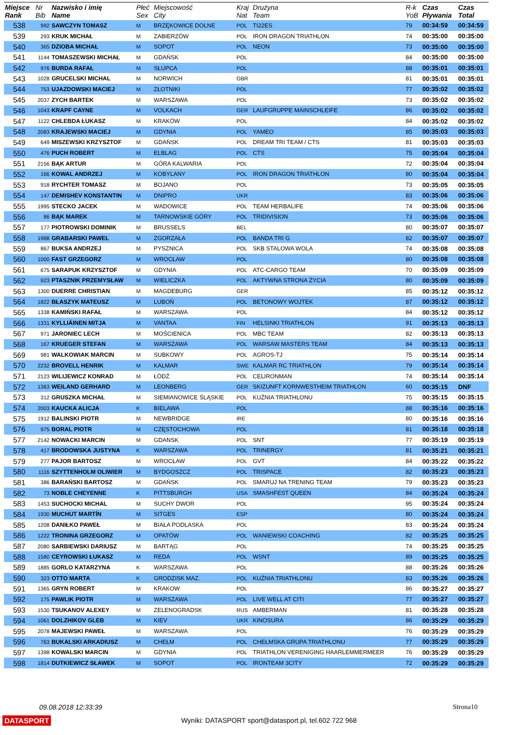| Miejsce Rank | Nr Bib | Nazwisko i imię Name | Płeć Sex | Miejscowość City | Kraj Nat | Drużyna Team | R-k YoB | Czas Pływania | Czas Total |
| --- | --- | --- | --- | --- | --- | --- | --- | --- | --- |
| 538 | 992 | SAWCZYN TOMASZ | M | BRZĘKOWICE DOLNE | POL | TI22ES | 79 | 00:34:59 | 00:34:59 |
| 539 | 293 | KRUK MICHAŁ | M | ZABIERZÓW | POL | IRON DRAGON TRIATHLON | 74 | 00:35:00 | 00:35:00 |
| 540 | 365 | DZIOBA MICHAŁ | M | SOPOT | POL | NEON | 73 | 00:35:00 | 00:35:00 |
| 541 | 1144 | TOMASZEWSKI MICHAŁ | M | GDAŃSK | POL | | 84 | 00:35:00 | 00:35:00 |
| 542 | 976 | BURDA RAFAŁ | M | SŁUPCA | POL | | 88 | 00:35:01 | 00:35:01 |
| 543 | 1028 | GRUCELSKI MICHAL | M | NORWICH | GBR | | 81 | 00:35:01 | 00:35:01 |
| 544 | 753 | UJAZDOWSKI MACIEJ | M | ZŁOTNIKI | POL | | 77 | 00:35:02 | 00:35:02 |
| 545 | 2037 | ZYCH BARTEK | M | WARSZAWA | POL | | 73 | 00:35:02 | 00:35:02 |
| 546 | 1043 | KRAPF CAYNE | M | VOLKACH | GER | LAUFGRUPPE MAINSCHLEIFE | 86 | 00:35:02 | 00:35:02 |
| 547 | 1122 | CHLEBDA ŁUKASZ | M | KRAKÓW | POL | | 84 | 00:35:02 | 00:35:02 |
| 548 | 2083 | KRAJEWSKI MACIEJ | M | GDYNIA | POL | YAMEO | 85 | 00:35:03 | 00:35:03 |
| 549 | 649 | MISZEWSKI KRZYSZTOF | M | GDAŃSK | POL | DREAM TRI TEAM / CTS | 81 | 00:35:03 | 00:35:03 |
| 550 | 476 | PUCH ROBERT | M | ELBLAG | POL | CTS | 75 | 00:35:04 | 00:35:04 |
| 551 | 2156 | BĄK ARTUR | M | GÓRA KALWARIA | POL | | 72 | 00:35:04 | 00:35:04 |
| 552 | 166 | KOWAL ANDRZEJ | M | KOBYLANY | POL | IRON DRAGON TRIATHLON | 80 | 00:35:04 | 00:35:04 |
| 553 | 918 | RYCHTER TOMASZ | M | BOJANO | POL | | 73 | 00:35:05 | 00:35:05 |
| 554 | 147 | DEMISHEV KONSTANTIN | M | DNIPRO | UKR | | 83 | 00:35:06 | 00:35:06 |
| 555 | 1995 | STECKO JACEK | M | WADOWICE | POL | TEAM HERBALIFE | 74 | 00:35:06 | 00:35:06 |
| 556 | 86 | BĄK MAREK | M | TARNOWSKIE GÓRY | POL | TRIDIVISION | 73 | 00:35:06 | 00:35:06 |
| 557 | 177 | PIOTROWSKI DOMINIK | M | BRUSSELS | BEL | | 80 | 00:35:07 | 00:35:07 |
| 558 | 1988 | GRABARSKI PAWEL | M | ZGORZAŁA | POL | BANDA TRI G | 82 | 00:35:07 | 00:35:07 |
| 559 | 867 | BUKSA ANDRZEJ | M | PYSZNICA | POL | SKB STALOWA WOLA | 74 | 00:35:08 | 00:35:08 |
| 560 | 1000 | FAST GRZEGORZ | M | WROCŁAW | POL | | 80 | 00:35:08 | 00:35:08 |
| 561 | 675 | SARAPUK KRZYSZTOF | M | GDYNIA | POL | ATC-CARGO TEAM | 70 | 00:35:09 | 00:35:09 |
| 562 | 923 | PTASZNIK PRZEMYSŁAW | M | WIELICZKA | POL | AKTYWNA STRONA ŻYCIA | 80 | 00:35:09 | 00:35:09 |
| 563 | 1300 | DUERRE CHRISTIAN | M | MAGDEBURG | GER | | 85 | 00:35:12 | 00:35:12 |
| 564 | 1822 | BŁASZYK MATEUSZ | M | LUBOŃ | POL | BETONOWY WOJTEK | 87 | 00:35:12 | 00:35:12 |
| 565 | 1338 | KAMIŃSKI RAFAŁ | M | WARSZAWA | POL | | 84 | 00:35:12 | 00:35:12 |
| 566 | 1331 | KYLLIÄINEN MITJA | M | VANTAA | FIN | HELSINKI TRIATHLON | 91 | 00:35:13 | 00:35:13 |
| 567 | 971 | JARONIEC LECH | M | MOŚCIENICA | POL | MBC TEAM | 82 | 00:35:13 | 00:35:13 |
| 568 | 167 | KRUEGER STEFAN | M | WARSZAWA | POL | WARSAW MASTERS TEAM | 84 | 00:35:13 | 00:35:13 |
| 569 | 981 | WALKOWIAK MARCIN | M | SUBKOWY | POL | AGROS-TJ | 75 | 00:35:14 | 00:35:14 |
| 570 | 2232 | BROVELL HENRIK | M | KALMAR | SWE | KALMAR RC TRIATHLON | 79 | 00:35:14 | 00:35:14 |
| 571 | 2123 | WILIJEWICZ KONRAD | M | ŁÓDŹ | POL | CELIRONMAN | 74 | 00:35:14 | 00:35:14 |
| 572 | 1363 | WEILAND GERHARD | M | LEONBERG | GER | SKIZUNFT KORNWESTHEIM TRIATHLON | 60 | 00:35:15 | DNF |
| 573 | 312 | GRUSZKA MICHAŁ | M | SIEMIANOWICE ŚLĄSKIE | POL | KUŹNIA TRIATHLONU | 75 | 00:35:15 | 00:35:15 |
| 574 | 2003 | KAUCKA ALICJA | K | BIELAWA | POL | | 88 | 00:35:16 | 00:35:16 |
| 575 | 1912 | BALINSKI PIOTR | M | NEWBRIDGE | IRE | | 80 | 00:35:16 | 00:35:16 |
| 576 | 975 | BORAL PIOTR | M | CZĘSTOCHOWA | POL | | 81 | 00:35:18 | 00:35:18 |
| 577 | 2142 | NOWACKI MARCIN | M | GDANSK | POL | SNT | 77 | 00:35:19 | 00:35:19 |
| 578 | 417 | BRODOWSKA JUSTYNA | K | WARSZAWA | POL | TRINERGY | 81 | 00:35:21 | 00:35:21 |
| 579 | 277 | PAJOR BARTOSZ | M | WROCŁAW | POL | GVT | 84 | 00:35:22 | 00:35:22 |
| 580 | 1116 | SZYTTENHOLM OLIWIER | M | BYDGOSZCZ | POL | TRISPACE | 82 | 00:35:23 | 00:35:23 |
| 581 | 386 | BARAŃSKI BARTOSZ | M | GDAŃSK | POL | SMARUJ NA TRENING TEAM | 79 | 00:35:23 | 00:35:23 |
| 582 | 73 | NOBLE CHEYENNE | K | PITTSBURGH | USA | SMASHFEST QUEEN | 84 | 00:35:24 | 00:35:24 |
| 583 | 1453 | SUCHOCKI MICHAL | M | SUCHY DWOR | POL | | 95 | 00:35:24 | 00:35:24 |
| 584 | 1930 | MUCHUT MARTÍN | M | SITGES | ESP | | 80 | 00:35:24 | 00:35:24 |
| 585 | 1208 | DANIŁKO PAWEŁ | M | BIAŁA PODLASKA | POL | | 83 | 00:35:24 | 00:35:24 |
| 586 | 1222 | TRONINA GRZEGORZ | M | OPATÓW | POL | WANIEWSKI COACHING | 82 | 00:35:25 | 00:35:25 |
| 587 | 2080 | SARBIEWSKI DARIUSZ | M | BARTĄG | POL | | 74 | 00:35:25 | 00:35:25 |
| 588 | 1580 | CEYROWSKI ŁUKASZ | M | REDA | POL | WSNT | 89 | 00:35:25 | 00:35:25 |
| 589 | 1885 | GORLO KATARZYNA | K | WARSZAWA | POL | | 88 | 00:35:26 | 00:35:26 |
| 590 | 323 | OTTO MARTA | K | GRODZISK MAZ. | POL | KUŹNIA TRIATHLONU | 83 | 00:35:26 | 00:35:26 |
| 591 | 1365 | GRYN ROBERT | M | KRAKOW | POL | | 86 | 00:35:27 | 00:35:27 |
| 592 | 175 | PAWLIK PIOTR | M | WARSZAWA | POL | LIVE WELL AT CITI | 77 | 00:35:27 | 00:35:27 |
| 593 | 1530 | TSUKANOV ALEXEY | M | ZELENOGRADSK | RUS | AMBERMAN | 81 | 00:35:28 | 00:35:28 |
| 594 | 1061 | DOLZHIKOV GLEB | M | KIEV | UKR | KINOSURA | 86 | 00:35:29 | 00:35:29 |
| 595 | 2078 | MAJEWSKI PAWEŁ | M | WARSZAWA | POL | | 76 | 00:35:29 | 00:35:29 |
| 596 | 763 | BUKALSKI ARKADIUSZ | M | CHEŁM | POL | CHEŁMSKA GRUPA TRIATHLONU | 77 | 00:35:29 | 00:35:29 |
| 597 | 1398 | KOWALSKI MARCIN | M | GDYNIA | POL | TRIATHLON VERENIGING HAARLEMMERMEER | 76 | 00:35:29 | 00:35:29 |
| 598 | 1814 | DUTKIEWICZ SŁAWEK | M | SOPOT | POL | IRONTEAM 3CITY | 72 | 00:35:29 | 00:35:29 |
09.08.2018 12:33:39 Strona10
DATASPORT
Wyniki: DATASPORT sport@datasport.pl, tel.602 722 968